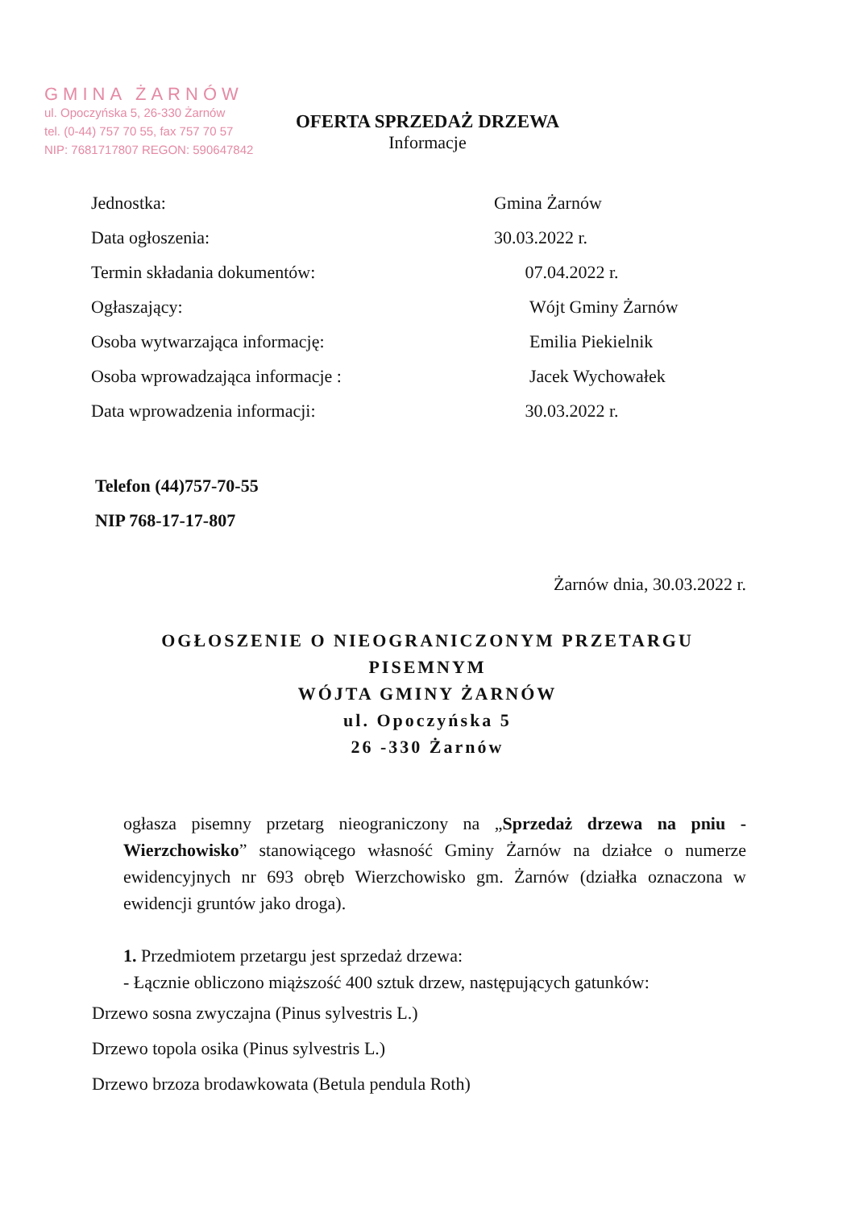GMINA ŻARNÓW
ul. Opoczyńska 5, 26-330 Żarnów
tel. (0-44) 757 70 55, fax 757 70 57
NIP: 7681717807 REGON: 590647842
OFERTA SPRZEDAŻ DRZEWA
Informacje
| Jednostka: | Gmina Żarnów |
| Data ogłoszenia: | 30.03.2022 r. |
| Termin składania dokumentów: | 07.04.2022 r. |
| Ogłaszający: | Wójt Gminy Żarnów |
| Osoba wytwarzająca informację: | Emilia Piekielnik |
| Osoba wprowadzająca informacje : | Jacek Wychowałek |
| Data wprowadzenia informacji: | 30.03.2022 r. |
Telefon (44)757-70-55
NIP 768-17-17-807
Żarnów dnia, 30.03.2022 r.
OGŁOSZENIE O NIEOGRANICZONYM PRZETARGU
PISEMNYM
WÓJTA GMINY ŻARNÓW
ul. Opoczyńska 5
26 -330 Żarnów
ogłasza pisemny przetarg nieograniczony na „Sprzedaż drzewa na pniu - Wierzchowisko” stanowiącego własność Gminy Żarnów na działce o numerze ewidencyjnych nr 693 obręb Wierzchowisko gm. Żarnów (działka oznaczona w ewidencji gruntów jako droga).
1. Przedmiotem przetargu jest sprzedaż drzewa:
- Łącznie obliczono miąższość 400 sztuk drzew, następujących gatunków:
Drzewo sosna zwyczajna (Pinus sylvestris L.)
Drzewo topola osika (Pinus sylvestris L.)
Drzewo brzoza brodawkowata (Betula pendula Roth)